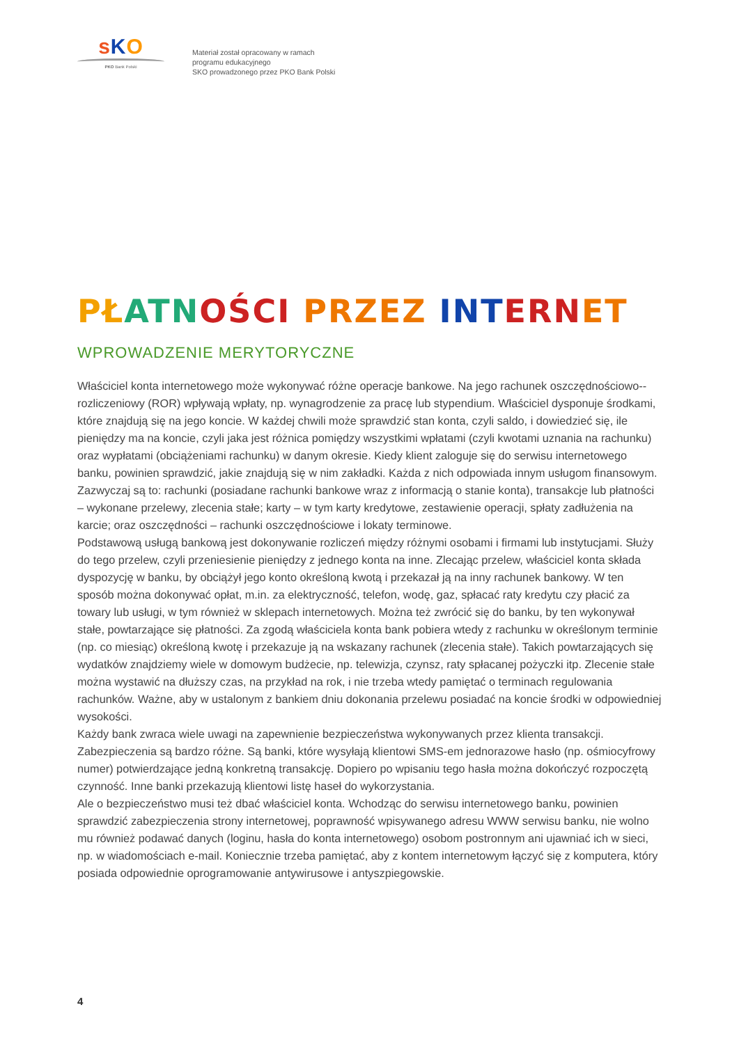sKO
PKO Bank Polski
Materiał został opracowany w ramach
programu edukacyjnego
SKO prowadzonego przez PKO Bank Polski
PŁ ATN OŚCI PRZEZ INT ERN ET
WPROWADZENIE MERYTORYCZNE
Właściciel konta internetowego może wykonywać różne operacje bankowe. Na jego rachunek oszczędnościowo--rozliczeniowy (ROR) wpływają wpłaty, np. wynagrodzenie za pracę lub stypendium. Właściciel dysponuje środkami, które znajdują się na jego koncie. W każdej chwili może sprawdzić stan konta, czyli saldo, i dowiedzieć się, ile pieniędzy ma na koncie, czyli jaka jest różnica pomiędzy wszystkimi wpłatami (czyli kwotami uznania na rachunku) oraz wypłatami (obciążeniami rachunku) w danym okresie. Kiedy klient zaloguje się do serwisu internetowego banku, powinien sprawdzić, jakie znajdują się w nim zakładki. Każda z nich odpowiada innym usługom finansowym. Zazwyczaj są to: rachunki (posiadane rachunki bankowe wraz z informacją o stanie konta), transakcje lub płatności – wykonane przelewy, zlecenia stałe; karty – w tym karty kredytowe, zestawienie operacji, spłaty zadłużenia na karcie; oraz oszczędności – rachunki oszczędnościowe i lokaty terminowe.
Podstawową usługą bankową jest dokonywanie rozliczeń między różnymi osobami i firmami lub instytucjami. Służy do tego przelew, czyli przeniesienie pieniędzy z jednego konta na inne. Zlecając przelew, właściciel konta składa dyspozycję w banku, by obciążył jego konto określoną kwotą i przekazał ją na inny rachunek bankowy. W ten sposób można dokonywać opłat, m.in. za elektryczność, telefon, wodę, gaz, spłacać raty kredytu czy płacić za towary lub usługi, w tym również w sklepach internetowych. Można też zwrócić się do banku, by ten wykonywał stałe, powtarzające się płatności. Za zgodą właściciela konta bank pobiera wtedy z rachunku w określonym terminie (np. co miesiąc) określoną kwotę i przekazuje ją na wskazany rachunek (zlecenia stałe). Takich powtarzających się wydatków znajdziemy wiele w domowym budżecie, np. telewizja, czynsz, raty spłacanej pożyczki itp. Zlecenie stałe można wystawić na dłuższy czas, na przykład na rok, i nie trzeba wtedy pamiętać o terminach regulowania rachunków. Ważne, aby w ustalonym z bankiem dniu dokonania przelewu posiadać na koncie środki w odpowiedniej wysokości.
Każdy bank zwraca wiele uwagi na zapewnienie bezpieczeństwa wykonywanych przez klienta transakcji. Zabezpieczenia są bardzo różne. Są banki, które wysyłają klientowi SMS-em jednorazowe hasło (np. ośmiocyfrowy numer) potwierdzające jedną konkretną transakcję. Dopiero po wpisaniu tego hasła można dokończyć rozpoczętą czynność. Inne banki przekazują klientowi listę haseł do wykorzystania.
Ale o bezpieczeństwo musi też dbać właściciel konta. Wchodząc do serwisu internetowego banku, powinien sprawdzić zabezpieczenia strony internetowej, poprawność wpisywanego adresu WWW serwisu banku, nie wolno mu również podawać danych (loginu, hasła do konta internetowego) osobom postronnym ani ujawniać ich w sieci, np. w wiadomościach e-mail. Koniecznie trzeba pamiętać, aby z kontem internetowym łączyć się z komputera, który posiada odpowiednie oprogramowanie antywirusowe i antyszpiegowskie.
4